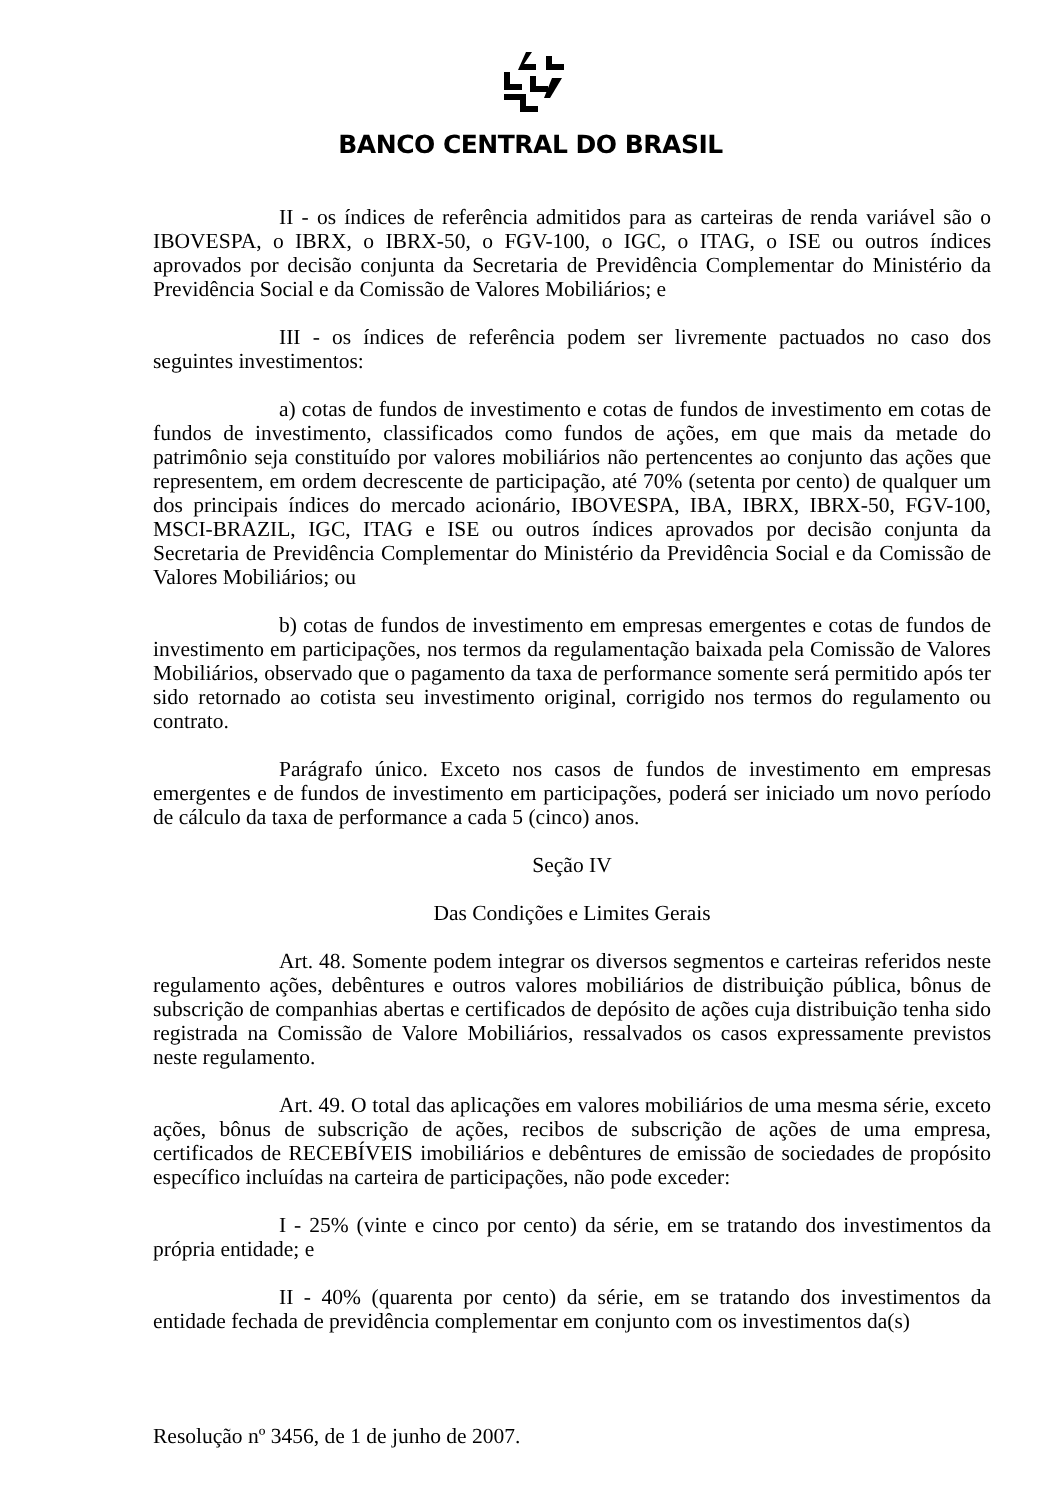BANCO CENTRAL DO BRASIL
II - os índices de referência admitidos para as carteiras de renda variável são o IBOVESPA, o IBRX, o IBRX-50, o FGV-100, o IGC, o ITAG, o ISE ou outros índices aprovados por decisão conjunta da Secretaria de Previdência Complementar do Ministério da Previdência Social e da Comissão de Valores Mobiliários; e
III - os índices de referência podem ser livremente pactuados no caso dos seguintes investimentos:
a) cotas de fundos de investimento e cotas de fundos de investimento em cotas de fundos de investimento, classificados como fundos de ações, em que mais da metade do patrimônio seja constituído por valores mobiliários não pertencentes ao conjunto das ações que representem, em ordem decrescente de participação, até 70% (setenta por cento) de qualquer um dos principais índices do mercado acionário, IBOVESPA, IBA, IBRX, IBRX-50, FGV-100, MSCI-BRAZIL, IGC, ITAG e ISE ou outros índices aprovados por decisão conjunta da Secretaria de Previdência Complementar do Ministério da Previdência Social e da Comissão de Valores Mobiliários; ou
b) cotas de fundos de investimento em empresas emergentes e cotas de fundos de investimento em participações, nos termos da regulamentação baixada pela Comissão de Valores Mobiliários, observado que o pagamento da taxa de performance somente será permitido após ter sido retornado ao cotista seu investimento original, corrigido nos termos do regulamento ou contrato.
Parágrafo único. Exceto nos casos de fundos de investimento em empresas emergentes e de fundos de investimento em participações, poderá ser iniciado um novo período de cálculo da taxa de performance a cada 5 (cinco) anos.
Seção IV
Das Condições e Limites Gerais
Art. 48. Somente podem integrar os diversos segmentos e carteiras referidos neste regulamento ações, debêntures e outros valores mobiliários de distribuição pública, bônus de subscrição de companhias abertas e certificados de depósito de ações cuja distribuição tenha sido registrada na Comissão de Valore Mobiliários, ressalvados os casos expressamente previstos neste regulamento.
Art. 49. O total das aplicações em valores mobiliários de uma mesma série, exceto ações, bônus de subscrição de ações, recibos de subscrição de ações de uma empresa, certificados de RECEBÍVEIS imobiliários e debêntures de emissão de sociedades de propósito específico incluídas na carteira de participações, não pode exceder:
I - 25% (vinte e cinco por cento) da série, em se tratando dos investimentos da própria entidade; e
II - 40% (quarenta por cento) da série, em se tratando dos investimentos da entidade fechada de previdência complementar em conjunto com os investimentos da(s)
Resolução nº 3456, de 1 de junho de 2007.